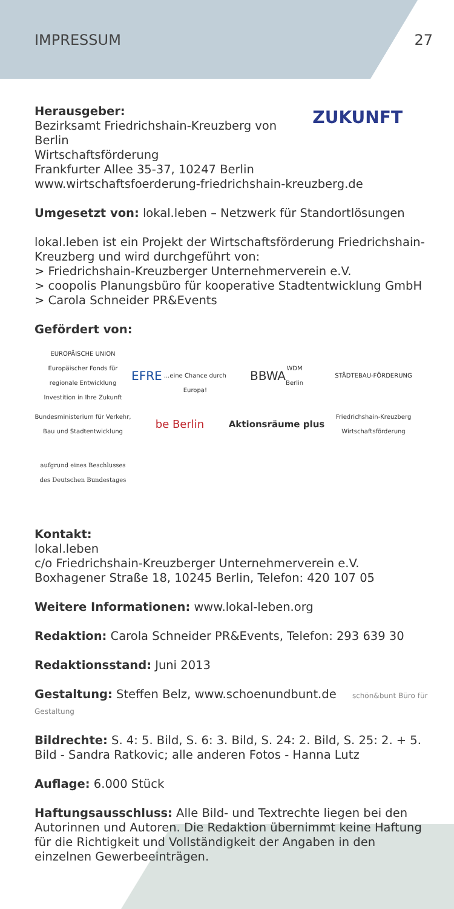IMPRESSUM 27
ZUKUNFT
Herausgeber:
Bezirksamt Friedrichshain-Kreuzberg von Berlin
Wirtschaftsförderung
Frankfurter Allee 35-37, 10247 Berlin
www.wirtschaftsfoerderung-friedrichshain-kreuzberg.de
Umgesetzt von: lokal.leben – Netzwerk für Standortlösungen
lokal.leben ist ein Projekt der Wirtschaftsförderung Friedrichshain-Kreuzberg und wird durchgeführt von:
> Friedrichshain-Kreuzberger Unternehmerverein e.V.
> coopolis Planungsbüro für kooperative Stadtentwicklung GmbH
> Carola Schneider PR&Events
Gefördert von:
EUROPÄISCHE UNION Europäischer Fonds für regionale Entwicklung Investition in Ihre Zukunft
EFRE
...eine Chance durch Europa!
BBWA WDM
Berlin
STÄDTEBAU-FÖRDERUNG
Bundesministerium für Verkehr, Bau und Stadtentwicklung
be Berlin
Aktionsräume plus
Friedrichshain-Kreuzberg Wirtschaftsförderung
aufgrund eines Beschlusses des Deutschen Bundestages
Kontakt:
lokal.leben
c/o Friedrichshain-Kreuzberger Unternehmerverein e.V.
Boxhagener Straße 18, 10245 Berlin, Telefon: 420 107 05
Weitere Informationen: www.lokal-leben.org
Redaktion: Carola Schneider PR&Events, Telefon: 293 639 30
Redaktionsstand: Juni 2013
Gestaltung: Steffen Belz, www.schoenundbunt.de schön&bunt Büro für Gestaltung
Bildrechte: S. 4: 5. Bild, S. 6: 3. Bild, S. 24: 2. Bild, S. 25: 2. + 5. Bild - Sandra Ratkovic; alle anderen Fotos - Hanna Lutz
Auflage: 6.000 Stück
Haftungsausschluss: Alle Bild- und Textrechte liegen bei den Autorinnen und Autoren. Die Redaktion übernimmt keine Haftung für die Richtigkeit und Vollständigkeit der Angaben in den einzelnen Gewerbeeinträgen.